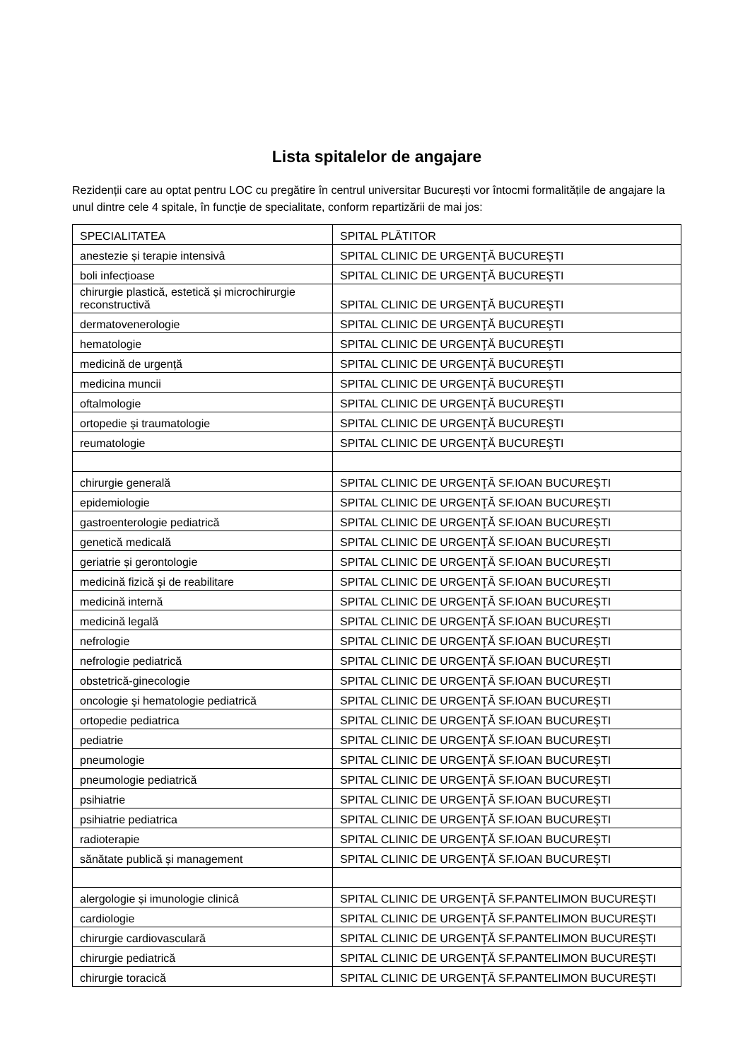Lista spitalelor de angajare
Rezidenții care au optat pentru LOC cu pregătire în centrul universitar București vor întocmi formalitățile de angajare la unul dintre cele 4 spitale, în funcție de specialitate, conform repartizării de mai jos:
| SPECIALITATEA | SPITAL PLĂTITOR |
| anestezie și terapie intensivâ | SPITAL CLINIC DE URGENŢĂ BUCUREŞTI |
| boli infecțioase | SPITAL CLINIC DE URGENŢĂ BUCUREŞTI |
| chirurgie plastică, estetică și microchirurgie reconstructivă | SPITAL CLINIC DE URGENŢĂ BUCUREŞTI |
| dermatovenerologie | SPITAL CLINIC DE URGENŢĂ BUCUREŞTI |
| hematologie | SPITAL CLINIC DE URGENŢĂ BUCUREŞTI |
| medicină de urgență | SPITAL CLINIC DE URGENŢĂ BUCUREŞTI |
| medicina muncii | SPITAL CLINIC DE URGENŢĂ BUCUREŞTI |
| oftalmologie | SPITAL CLINIC DE URGENŢĂ BUCUREŞTI |
| ortopedie și traumatologie | SPITAL CLINIC DE URGENŢĂ BUCUREŞTI |
| reumatologie | SPITAL CLINIC DE URGENŢĂ BUCUREŞTI |
| chirurgie generală | SPITAL CLINIC DE URGENŢĂ SF.IOAN BUCUREŞTI |
| epidemiologie | SPITAL CLINIC DE URGENŢĂ SF.IOAN BUCUREŞTI |
| gastroenterologie pediatrică | SPITAL CLINIC DE URGENŢĂ SF.IOAN BUCUREŞTI |
| genetică medicală | SPITAL CLINIC DE URGENŢĂ SF.IOAN BUCUREŞTI |
| geriatrie și gerontologie | SPITAL CLINIC DE URGENŢĂ SF.IOAN BUCUREŞTI |
| medicină fizică şi de reabilitare | SPITAL CLINIC DE URGENŢĂ SF.IOAN BUCUREŞTI |
| medicină internă | SPITAL CLINIC DE URGENŢĂ SF.IOAN BUCUREŞTI |
| medicină legală | SPITAL CLINIC DE URGENŢĂ SF.IOAN BUCUREŞTI |
| nefrologie | SPITAL CLINIC DE URGENŢĂ SF.IOAN BUCUREŞTI |
| nefrologie pediatrică | SPITAL CLINIC DE URGENŢĂ SF.IOAN BUCUREŞTI |
| obstetrică-ginecologie | SPITAL CLINIC DE URGENŢĂ SF.IOAN BUCUREŞTI |
| oncologie şi hematologie pediatrică | SPITAL CLINIC DE URGENŢĂ SF.IOAN BUCUREŞTI |
| ortopedie pediatrica | SPITAL CLINIC DE URGENŢĂ SF.IOAN BUCUREŞTI |
| pediatrie | SPITAL CLINIC DE URGENŢĂ SF.IOAN BUCUREŞTI |
| pneumologie | SPITAL CLINIC DE URGENŢĂ SF.IOAN BUCUREŞTI |
| pneumologie pediatrică | SPITAL CLINIC DE URGENŢĂ SF.IOAN BUCUREŞTI |
| psihiatrie | SPITAL CLINIC DE URGENŢĂ SF.IOAN BUCUREŞTI |
| psihiatrie pediatrica | SPITAL CLINIC DE URGENŢĂ SF.IOAN BUCUREŞTI |
| radioterapie | SPITAL CLINIC DE URGENŢĂ SF.IOAN BUCUREŞTI |
| sănătate publică și management | SPITAL CLINIC DE URGENŢĂ SF.IOAN BUCUREŞTI |
| alergologie și imunologie clinicâ | SPITAL CLINIC DE URGENŢĂ SF.PANTELIMON BUCUREŞTI |
| cardiologie | SPITAL CLINIC DE URGENŢĂ SF.PANTELIMON BUCUREŞTI |
| chirurgie cardiovasculară | SPITAL CLINIC DE URGENŢĂ SF.PANTELIMON BUCUREŞTI |
| chirurgie pediatrică | SPITAL CLINIC DE URGENŢĂ SF.PANTELIMON BUCUREŞTI |
| chirurgie toracică | SPITAL CLINIC DE URGENŢĂ SF.PANTELIMON BUCUREŞTI |